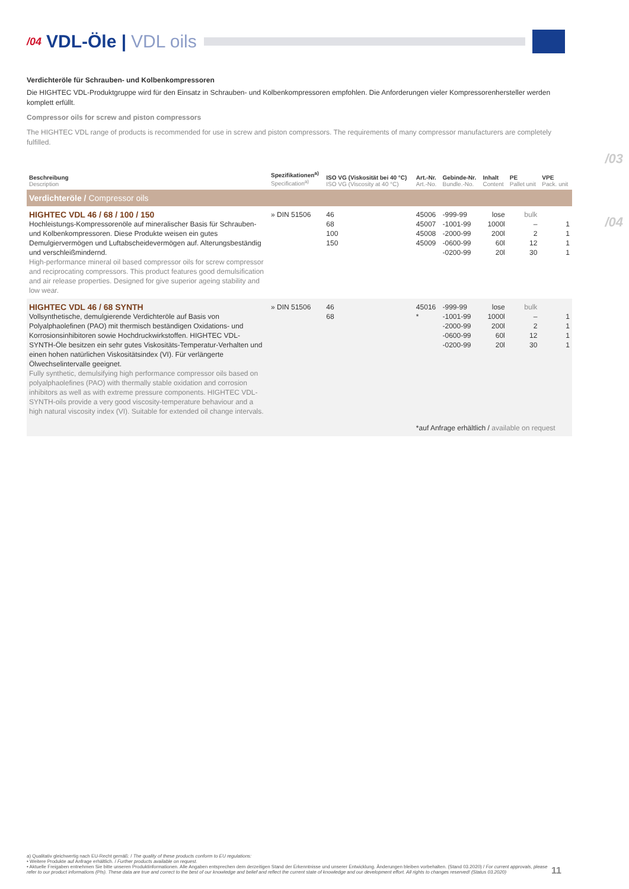/03
/04
/04 VDL-Öle | VDL oils
Verdichteröle für Schrauben- und Kolbenkompressoren
Die HIGHTEC VDL-Produktgruppe wird für den Einsatz in Schrauben- und Kolbenkompressoren empfohlen. Die Anforderungen vieler Kompressorenhersteller werden komplett erfüllt.
Compressor oils for screw and piston compressors
The HIGHTEC VDL range of products is recommended for use in screw and piston compressors. The requirements of many compressor manufacturers are completely fulfilled.
| Beschreibung Description | Spezifikationen<sup>a)</sup> Specification<sup>a)</sup> | ISO VG (Viskosität bei 40 °C) ISO VG (Viscosity at 40 °C) | Art.-Nr. Art.-No. | Gebinde-Nr. Bundle.-No. | Inhalt Content | PE Pallet unit | VPE Pack. unit |
| --- | --- | --- | --- | --- | --- | --- | --- |
| Verdichteröle / Compressor oils | | | | | | | |
| HIGHTEC VDL 46 / 68 / 100 / 150 Hochleistungs-Kompressorenöle auf mineralischer Basis für Schrauben- und Kolbenkompressoren. Diese Produkte weisen ein gutes Demulgiervermögen und Luftabscheidevermögen auf. Alterungsbeständig und verschleißmindernd. High-performance mineral oil based compressor oils for screw compressor and reciprocating compressors. This product features good demulsification and air release properties. Designed for give superior ageing stability and low wear. | » DIN 51506 | 46 68 100 150 | 45006 45007 45008 45009 | -999-99 -1001-99 -2000-99 -0600-99 -0200-99 | lose 1000l 200l 60l 20l | bulk – 2 12 30 | 1 1 1 1 |
| HIGHTEC VDL 46 / 68 SYNTH Vollsynthetische, demulgierende Verdichteröle auf Basis von Polyalphaolefinen (PAO) mit thermisch beständigen Oxidations- und Korrosionsinhibitoren sowie Hochdruckwirkstoffen. HIGHTEC VDL-SYNTH-Öle besitzen ein sehr gutes Viskositäts-Temperatur-Verhalten und einen hohen natürlichen Viskositätsindex (VI). Für verlängerte Ölwechselintervalle geeignet. Fully synthetic, demulsifying high performance compressor oils based on polyalphaolefines (PAO) with thermally stable oxidation and corrosion inhibitors as well as with extreme pressure components. HIGHTEC VDL-SYNTH-oils provide a very good viscosity-temperature behaviour and a high natural viscosity index (VI). Suitable for extended oil change intervals. | » DIN 51506 | 46 68 | 45016 * | -999-99 -1001-99 -2000-99 -0600-99 -0200-99 | lose 1000l 200l 60l 20l | bulk – 2 12 30 | 1 1 1 1 |
| | | | *auf Anfrage erhältlich / available on request | | | | |
a) Qualitativ gleichwertig nach EU-Recht gemäß: / The quality of these products conform to EU regulations:
• Weitere Produkte auf Anfrage erhältlich. / Further products available on request.
• Aktuelle Freigaben entnehmen Sie bitte unseren Produktinformationen. Alle Angaben entsprechen dem derzeitigen Stand der Erkenntnisse und unserer Entwicklung. Änderungen bleiben vorbehalten. (Stand 03.2020) / For current approvals, please refer to our product informations (PIs). These data are true and correct to the best of our knowledge and belief and reflect the current state of knowledge and our development effort. All rights to changes reserved! (Status 03.2020)
11